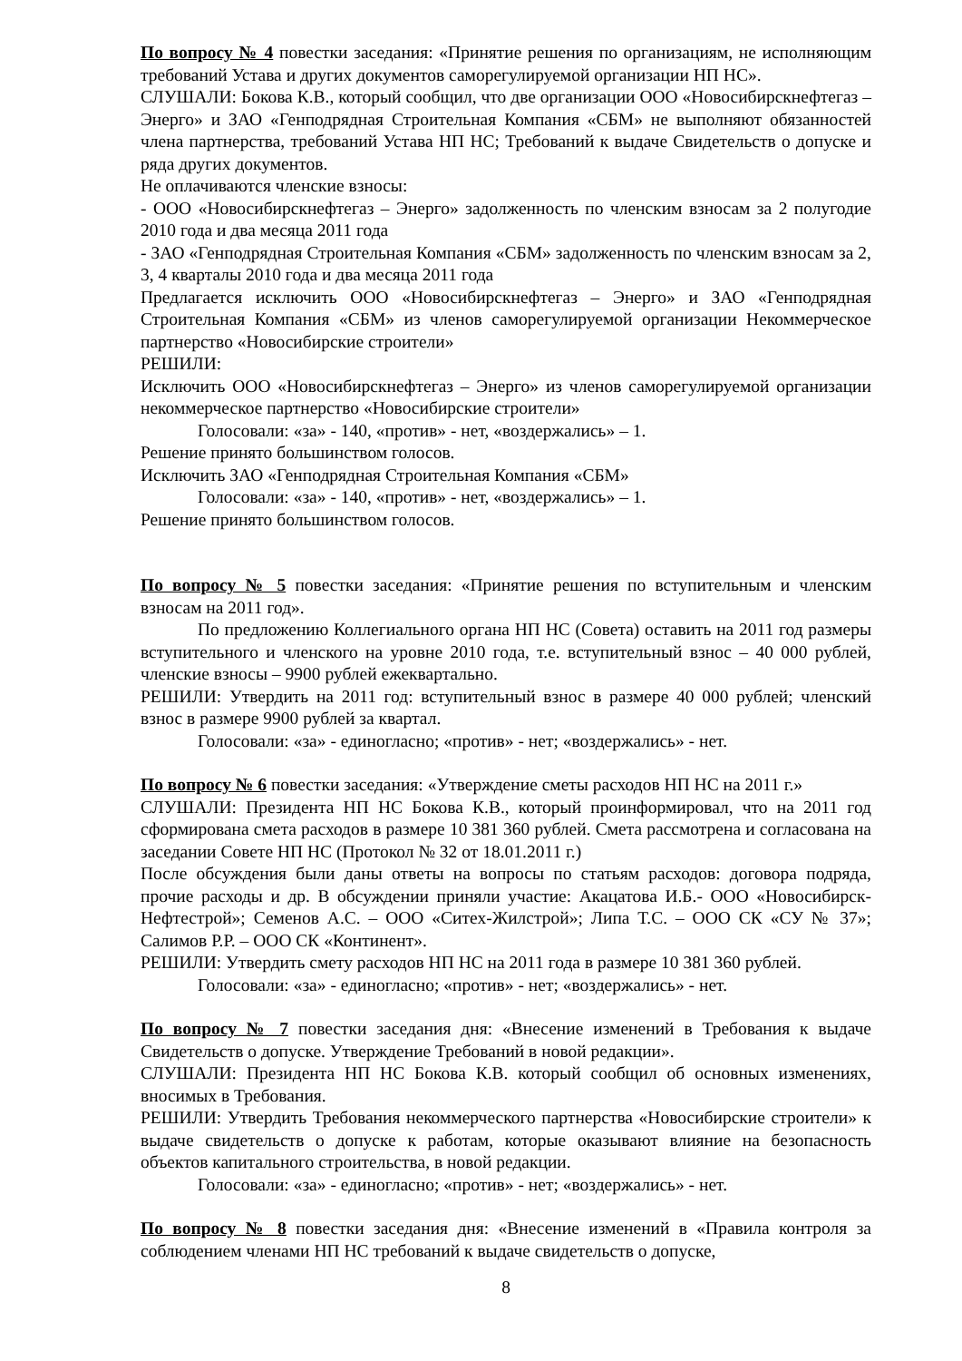По вопросу № 4 повестки заседания: «Принятие решения по организациям, не исполняющим требований Устава и других документов саморегулируемой организации НП НС».
СЛУШАЛИ: Бокова К.В., который сообщил, что две организации ООО «Новосибирскнефтегаз – Энерго» и ЗАО «Генподрядная Строительная Компания «СБМ» не выполняют обязанностей члена партнерства, требований Устава НП НС; Требований к выдаче Свидетельств о допуске и ряда других документов.
Не оплачиваются членские взносы:
- ООО «Новосибирскнефтегаз – Энерго» задолженность по членским взносам за 2 полугодие 2010 года и два месяца 2011 года
- ЗАО «Генподрядная Строительная Компания «СБМ» задолженность по членским взносам за 2, 3, 4 кварталы 2010 года и два месяца 2011 года
Предлагается исключить ООО «Новосибирскнефтегаз – Энерго» и ЗАО «Генподрядная Строительная Компания «СБМ» из членов саморегулируемой организации Некоммерческое партнерство «Новосибирские строители»
РЕШИЛИ:
Исключить ООО «Новосибирскнефтегаз – Энерго» из членов саморегулируемой организации некоммерческое партнерство «Новосибирские строители»
Голосовали: «за» - 140, «против» - нет, «воздержались» – 1.
Решение принято большинством голосов.
Исключить ЗАО «Генподрядная Строительная Компания «СБМ»
Голосовали: «за» - 140, «против» - нет, «воздержались» – 1.
Решение принято большинством голосов.
По вопросу № 5 повестки заседания: «Принятие решения по вступительным и членским взносам на 2011 год».
По предложению Коллегиального органа НП НС (Совета) оставить на 2011 год размеры вступительного и членского на уровне 2010 года, т.е. вступительный взнос – 40 000 рублей, членские взносы – 9900 рублей ежеквартально.
РЕШИЛИ: Утвердить на 2011 год: вступительный взнос в размере 40 000 рублей; членский взнос в размере 9900 рублей за квартал.
Голосовали: «за» - единогласно; «против» - нет; «воздержались» - нет.
По вопросу № 6 повестки заседания: «Утверждение сметы расходов НП НС на 2011 г.»
СЛУШАЛИ: Президента НП НС Бокова К.В., который проинформировал, что на 2011 год сформирована смета расходов в размере 10 381 360 рублей. Смета рассмотрена и согласована на заседании Совете НП НС (Протокол № 32 от 18.01.2011 г.)
После обсуждения были даны ответы на вопросы по статьям расходов: договора подряда, прочие расходы и др. В обсуждении приняли участие: Акацатова И.Б.- ООО «Новосибирск-Нефтестрой»; Семенов А.С. – ООО «Ситех-Жилстрой»; Липа Т.С. – ООО СК «СУ № 37»; Салимов Р.Р. – ООО СК «Континент».
РЕШИЛИ: Утвердить смету расходов НП НС на 2011 года в размере 10 381 360 рублей.
Голосовали: «за» - единогласно; «против» - нет; «воздержались» - нет.
По вопросу № 7 повестки заседания дня: «Внесение изменений в Требования к выдаче Свидетельств о допуске. Утверждение Требований в новой редакции».
СЛУШАЛИ: Президента НП НС Бокова К.В. который сообщил об основных изменениях, вносимых в Требования.
РЕШИЛИ: Утвердить Требования некоммерческого партнерства «Новосибирские строители» к выдаче свидетельств о допуске к работам, которые оказывают влияние на безопасность объектов капитального строительства, в новой редакции.
Голосовали: «за» - единогласно; «против» - нет; «воздержались» - нет.
По вопросу № 8 повестки заседания дня: «Внесение изменений в «Правила контроля за соблюдением членами НП НС требований к выдаче свидетельств о допуске,
8